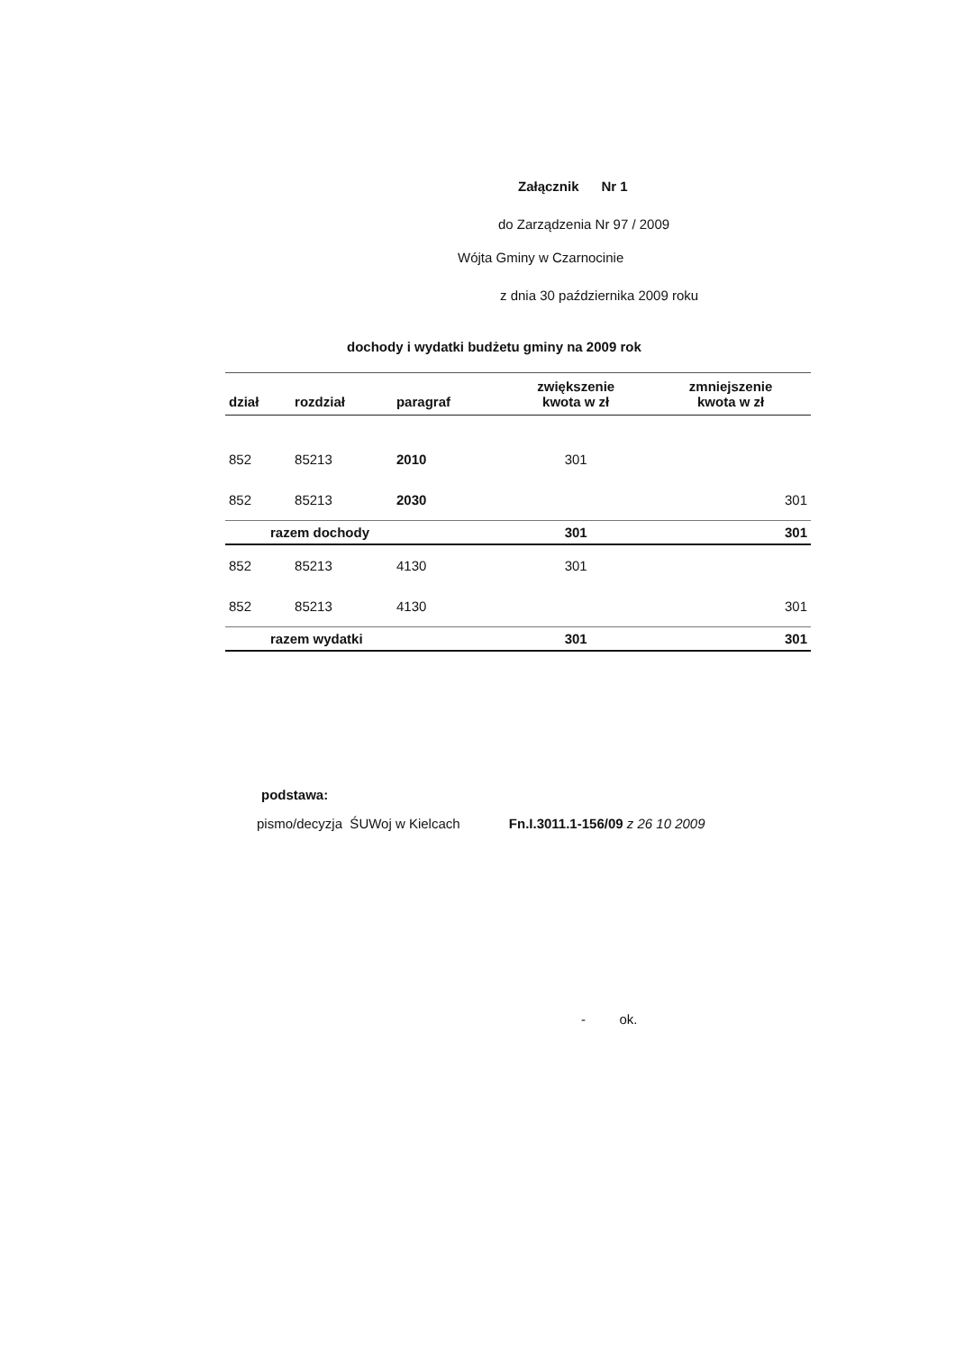Załącznik Nr 1
do Zarządzenia Nr 97 / 2009
Wójta Gminy w Czarnocinie
z dnia 30 października 2009 roku
dochody i wydatki budżetu gminy na 2009 rok
| dział | rozdział | paragraf | zwiększenie kwota w zł | zmniejszenie kwota w zł |
| --- | --- | --- | --- | --- |
| 852 | 85213 | 2010 | 301 | |
| 852 | 85213 | 2030 | | 301 |
| razem dochody | | | 301 | 301 |
| 852 | 85213 | 4130 | 301 | |
| 852 | 85213 | 4130 | | 301 |
| razem wydatki | | | 301 | 301 |
podstawa:
pismo/decyzja ŚUWoj w Kielcach Fn.I.3011.1-156/09 z 26 10 2009
- ok.